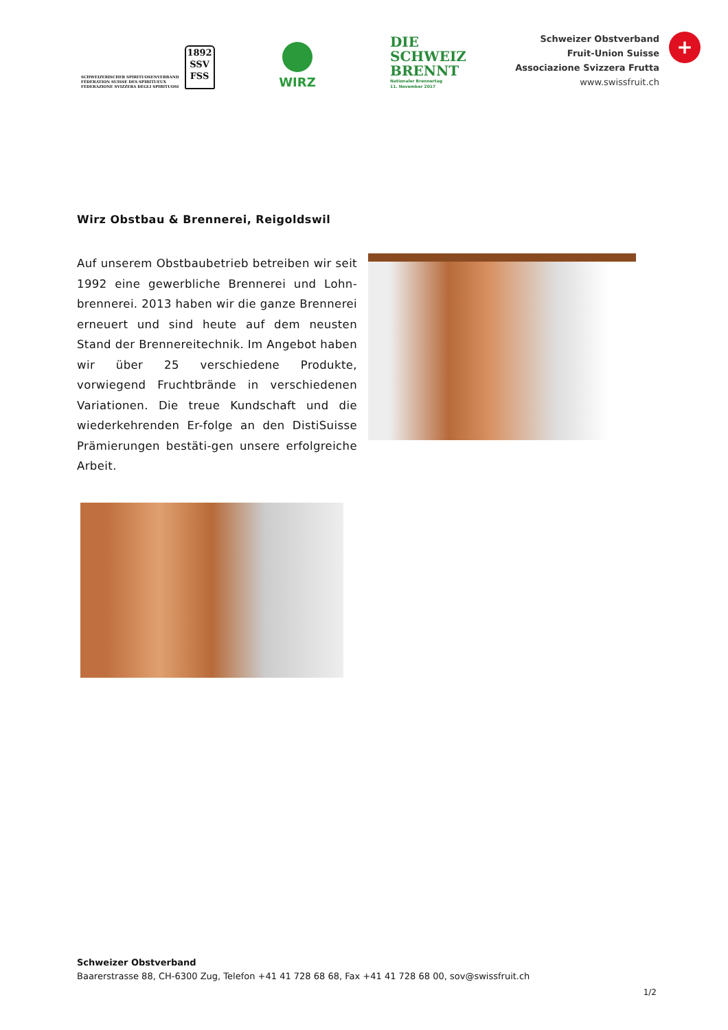SCHWEIZERISCHER SPIRITUOSENVERBAND
FÉDÉRATION SUISSE DES SPIRITUEUX
FEDERAZIONE SVIZZERA DEGLI SPIRITUOSI
1892
SSV
FSS
WIRZ
DIE
SCHWEIZ
BRENNT
Nationaler Brennertag
11. November 2017
Schweizer Obstverband
Fruit-Union Suisse
Associazione Svizzera Frutta
www.swissfruit.ch
+
Wirz Obstbau & Brennerei, Reigoldswil
Auf unserem Obstbaubetrieb betreiben wir seit 1992 eine gewerbliche Brennerei und Lohn-brennerei. 2013 haben wir die ganze Brennerei erneuert und sind heute auf dem neusten Stand der Brennereitechnik. Im Angebot haben wir über 25 verschiedene Produkte, vorwiegend Fruchtbrände in verschiedenen Variationen. Die treue Kundschaft und die wiederkehrenden Er-folge an den DistiSuisse Prämierungen bestäti-gen unsere erfolgreiche Arbeit.
Schweizer Obstverband
Baarerstrasse 88, CH-6300 Zug, Telefon +41 41 728 68 68, Fax +41 41 728 68 00, sov@swissfruit.ch
1/2